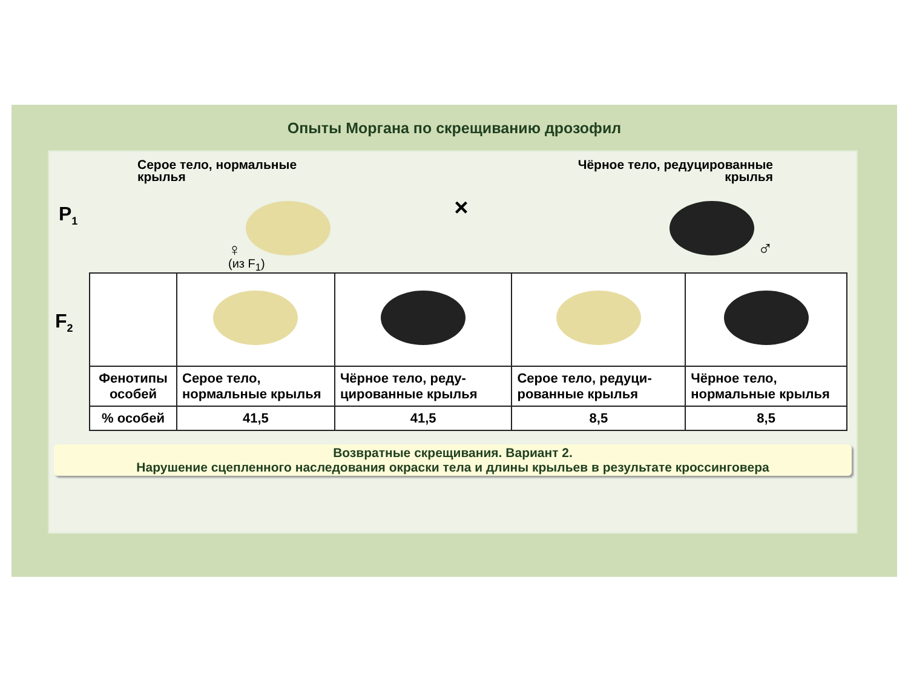Опыты Моргана по скрещиванию дрозофил
P<sub>1</sub>
Серое тело, нормальные
крылья
♀
(из F<sub>1</sub>)
×
Чёрное тело, редуцированные
крылья
♂
| F<sub>2</sub> | | | | |
| Фенотипы особей | Серое тело, нормальные крылья | Чёрное тело, реду-цированные крылья | Серое тело, редуци-рованные крылья | Чёрное тело, нормальные крылья |
| % особей | 41,5 | 41,5 | 8,5 | 8,5 |
Возвратные скрещивания. Вариант 2.
Нарушение сцепленного наследования окраски тела и длины крыльев в результате кроссинговера